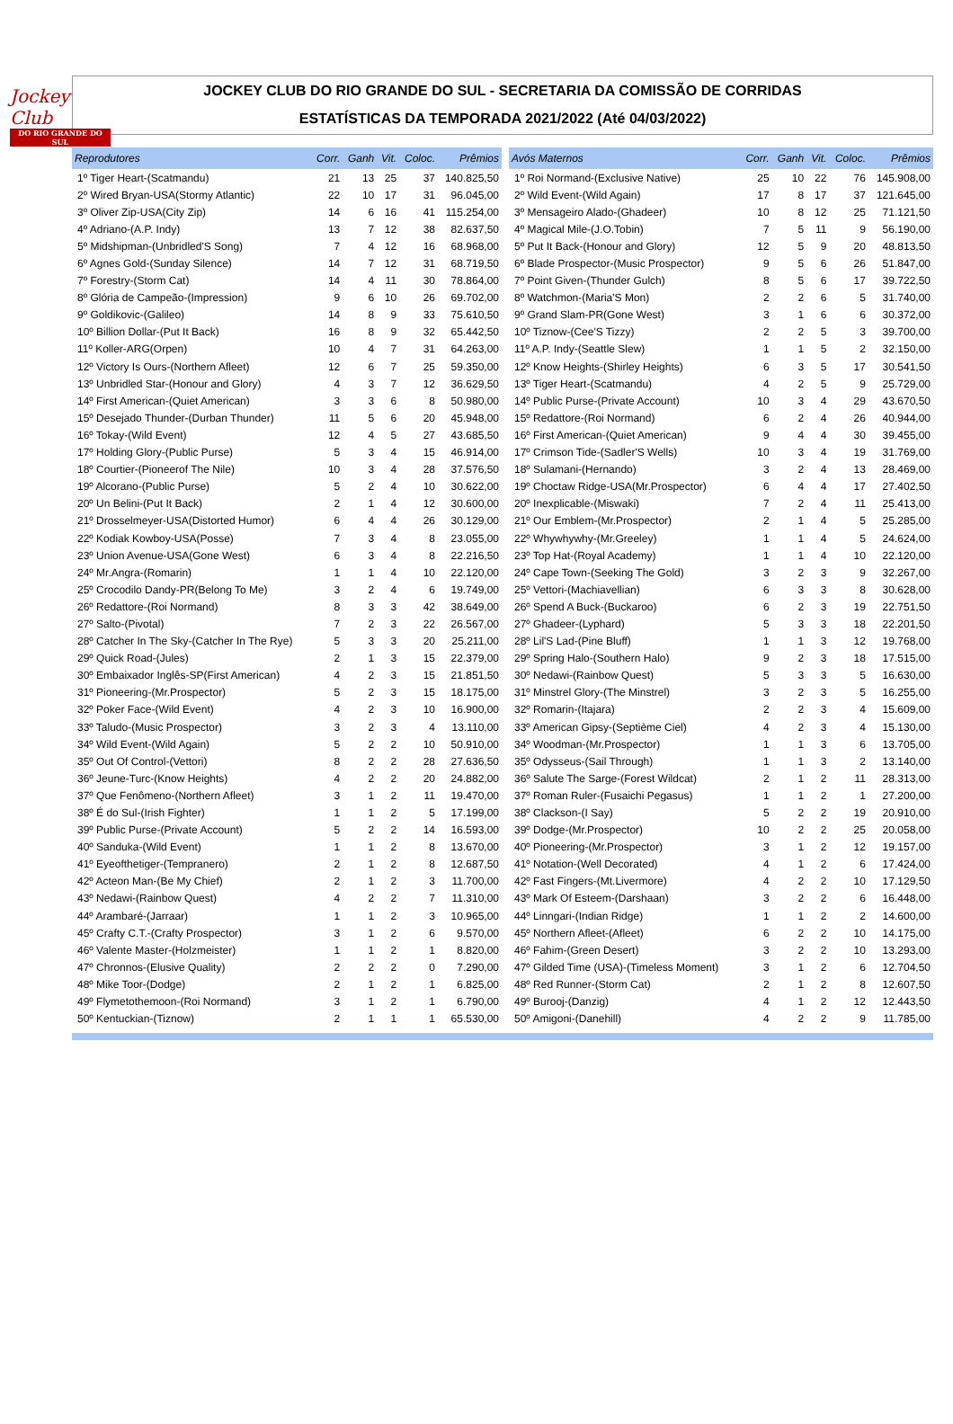Jockey Club
DO RIO GRANDE DO SUL
JOCKEY CLUB DO RIO GRANDE DO SUL - SECRETARIA DA COMISSÃO DE CORRIDAS
ESTATÍSTICAS DA TEMPORADA 2021/2022 (Até 04/03/2022)
| Reprodutores | Corr. | Ganh | Vit. | Coloc. | Prêmios |
| --- | --- | --- | --- | --- | --- |
| 1º Tiger Heart-(Scatmandu) | 21 | 13 | 25 | 37 | 140.825,50 |
| 2º Wired Bryan-USA(Stormy Atlantic) | 22 | 10 | 17 | 31 | 96.045,00 |
| 3º Oliver Zip-USA(City Zip) | 14 | 6 | 16 | 41 | 115.254,00 |
| 4º Adriano-(A.P. Indy) | 13 | 7 | 12 | 38 | 82.637,50 |
| 5º Midshipman-(Unbridled'S Song) | 7 | 4 | 12 | 16 | 68.968,00 |
| 6º Agnes Gold-(Sunday Silence) | 14 | 7 | 12 | 31 | 68.719,50 |
| 7º Forestry-(Storm Cat) | 14 | 4 | 11 | 30 | 78.864,00 |
| 8º Glória de Campeão-(Impression) | 9 | 6 | 10 | 26 | 69.702,00 |
| 9º Goldikovic-(Galileo) | 14 | 8 | 9 | 33 | 75.610,50 |
| 10º Billion Dollar-(Put It Back) | 16 | 8 | 9 | 32 | 65.442,50 |
| 11º Koller-ARG(Orpen) | 10 | 4 | 7 | 31 | 64.263,00 |
| 12º Victory Is Ours-(Northern Afleet) | 12 | 6 | 7 | 25 | 59.350,00 |
| 13º Unbridled Star-(Honour and Glory) | 4 | 3 | 7 | 12 | 36.629,50 |
| 14º First American-(Quiet American) | 3 | 3 | 6 | 8 | 50.980,00 |
| 15º Desejado Thunder-(Durban Thunder) | 11 | 5 | 6 | 20 | 45.948,00 |
| 16º Tokay-(Wild Event) | 12 | 4 | 5 | 27 | 43.685,50 |
| 17º Holding Glory-(Public Purse) | 5 | 3 | 4 | 15 | 46.914,00 |
| 18º Courtier-(Pioneerof The Nile) | 10 | 3 | 4 | 28 | 37.576,50 |
| 19º Alcorano-(Public Purse) | 5 | 2 | 4 | 10 | 30.622,00 |
| 20º Un Belini-(Put It Back) | 2 | 1 | 4 | 12 | 30.600,00 |
| 21º Drosselmeyer-USA(Distorted Humor) | 6 | 4 | 4 | 26 | 30.129,00 |
| 22º Kodiak Kowboy-USA(Posse) | 7 | 3 | 4 | 8 | 23.055,00 |
| 23º Union Avenue-USA(Gone West) | 6 | 3 | 4 | 8 | 22.216,50 |
| 24º Mr.Angra-(Romarin) | 1 | 1 | 4 | 10 | 22.120,00 |
| 25º Crocodilo Dandy-PR(Belong To Me) | 3 | 2 | 4 | 6 | 19.749,00 |
| 26º Redattore-(Roi Normand) | 8 | 3 | 3 | 42 | 38.649,00 |
| 27º Salto-(Pivotal) | 7 | 2 | 3 | 22 | 26.567,00 |
| 28º Catcher In The Sky-(Catcher In The Rye) | 5 | 3 | 3 | 20 | 25.211,00 |
| 29º Quick Road-(Jules) | 2 | 1 | 3 | 15 | 22.379,00 |
| 30º Embaixador Inglês-SP(First American) | 4 | 2 | 3 | 15 | 21.851,50 |
| 31º Pioneering-(Mr.Prospector) | 5 | 2 | 3 | 15 | 18.175,00 |
| 32º Poker Face-(Wild Event) | 4 | 2 | 3 | 10 | 16.900,00 |
| 33º Taludo-(Music Prospector) | 3 | 2 | 3 | 4 | 13.110,00 |
| 34º Wild Event-(Wild Again) | 5 | 2 | 2 | 10 | 50.910,00 |
| 35º Out Of Control-(Vettori) | 8 | 2 | 2 | 28 | 27.636,50 |
| 36º Jeune-Turc-(Know Heights) | 4 | 2 | 2 | 20 | 24.882,00 |
| 37º Que Fenômeno-(Northern Afleet) | 3 | 1 | 2 | 11 | 19.470,00 |
| 38º É do Sul-(Irish Fighter) | 1 | 1 | 2 | 5 | 17.199,00 |
| 39º Public Purse-(Private Account) | 5 | 2 | 2 | 14 | 16.593,00 |
| 40º Sanduka-(Wild Event) | 1 | 1 | 2 | 8 | 13.670,00 |
| 41º Eyeofthetiger-(Tempranero) | 2 | 1 | 2 | 8 | 12.687,50 |
| 42º Acteon Man-(Be My Chief) | 2 | 1 | 2 | 3 | 11.700,00 |
| 43º Nedawi-(Rainbow Quest) | 4 | 2 | 2 | 7 | 11.310,00 |
| 44º Arambaré-(Jarraar) | 1 | 1 | 2 | 3 | 10.965,00 |
| 45º Crafty C.T.-(Crafty Prospector) | 3 | 1 | 2 | 6 | 9.570,00 |
| 46º Valente Master-(Holzmeister) | 1 | 1 | 2 | 1 | 8.820,00 |
| 47º Chronnos-(Elusive Quality) | 2 | 2 | 2 | 0 | 7.290,00 |
| 48º Mike Toor-(Dodge) | 2 | 1 | 2 | 1 | 6.825,00 |
| 49º Flymetothemoon-(Roi Normand) | 3 | 1 | 2 | 1 | 6.790,00 |
| 50º Kentuckian-(Tiznow) | 2 | 1 | 1 | 1 | 65.530,00 |
| Avós Maternos | Corr. | Ganh | Vit. | Coloc. | Prêmios |
| --- | --- | --- | --- | --- | --- |
| 1º Roi Normand-(Exclusive Native) | 25 | 10 | 22 | 76 | 145.908,00 |
| 2º Wild Event-(Wild Again) | 17 | 8 | 17 | 37 | 121.645,00 |
| 3º Mensageiro Alado-(Ghadeer) | 10 | 8 | 12 | 25 | 71.121,50 |
| 4º Magical Mile-(J.O.Tobin) | 7 | 5 | 11 | 9 | 56.190,00 |
| 5º Put It Back-(Honour and Glory) | 12 | 5 | 9 | 20 | 48.813,50 |
| 6º Blade Prospector-(Music Prospector) | 9 | 5 | 6 | 26 | 51.847,00 |
| 7º Point Given-(Thunder Gulch) | 8 | 5 | 6 | 17 | 39.722,50 |
| 8º Watchmon-(Maria'S Mon) | 2 | 2 | 6 | 5 | 31.740,00 |
| 9º Grand Slam-PR(Gone West) | 3 | 1 | 6 | 6 | 30.372,00 |
| 10º Tiznow-(Cee'S Tizzy) | 2 | 2 | 5 | 3 | 39.700,00 |
| 11º A.P. Indy-(Seattle Slew) | 1 | 1 | 5 | 2 | 32.150,00 |
| 12º Know Heights-(Shirley Heights) | 6 | 3 | 5 | 17 | 30.541,50 |
| 13º Tiger Heart-(Scatmandu) | 4 | 2 | 5 | 9 | 25.729,00 |
| 14º Public Purse-(Private Account) | 10 | 3 | 4 | 29 | 43.670,50 |
| 15º Redattore-(Roi Normand) | 6 | 2 | 4 | 26 | 40.944,00 |
| 16º First American-(Quiet American) | 9 | 4 | 4 | 30 | 39.455,00 |
| 17º Crimson Tide-(Sadler'S Wells) | 10 | 3 | 4 | 19 | 31.769,00 |
| 18º Sulamani-(Hernando) | 3 | 2 | 4 | 13 | 28.469,00 |
| 19º Choctaw Ridge-USA(Mr.Prospector) | 6 | 4 | 4 | 17 | 27.402,50 |
| 20º Inexplicable-(Miswaki) | 7 | 2 | 4 | 11 | 25.413,00 |
| 21º Our Emblem-(Mr.Prospector) | 2 | 1 | 4 | 5 | 25.285,00 |
| 22º Whywhywhy-(Mr.Greeley) | 1 | 1 | 4 | 5 | 24.624,00 |
| 23º Top Hat-(Royal Academy) | 1 | 1 | 4 | 10 | 22.120,00 |
| 24º Cape Town-(Seeking The Gold) | 3 | 2 | 3 | 9 | 32.267,00 |
| 25º Vettori-(Machiavellian) | 6 | 3 | 3 | 8 | 30.628,00 |
| 26º Spend A Buck-(Buckaroo) | 6 | 2 | 3 | 19 | 22.751,50 |
| 27º Ghadeer-(Lyphard) | 5 | 3 | 3 | 18 | 22.201,50 |
| 28º Lil'S Lad-(Pine Bluff) | 1 | 1 | 3 | 12 | 19.768,00 |
| 29º Spring Halo-(Southern Halo) | 9 | 2 | 3 | 18 | 17.515,00 |
| 30º Nedawi-(Rainbow Quest) | 5 | 3 | 3 | 5 | 16.630,00 |
| 31º Minstrel Glory-(The Minstrel) | 3 | 2 | 3 | 5 | 16.255,00 |
| 32º Romarin-(Itajara) | 2 | 2 | 3 | 4 | 15.609,00 |
| 33º American Gipsy-(Septième Ciel) | 4 | 2 | 3 | 4 | 15.130,00 |
| 34º Woodman-(Mr.Prospector) | 1 | 1 | 3 | 6 | 13.705,00 |
| 35º Odysseus-(Sail Through) | 1 | 1 | 3 | 2 | 13.140,00 |
| 36º Salute The Sarge-(Forest Wildcat) | 2 | 1 | 2 | 11 | 28.313,00 |
| 37º Roman Ruler-(Fusaichi Pegasus) | 1 | 1 | 2 | 1 | 27.200,00 |
| 38º Clackson-(I Say) | 5 | 2 | 2 | 19 | 20.910,00 |
| 39º Dodge-(Mr.Prospector) | 10 | 2 | 2 | 25 | 20.058,00 |
| 40º Pioneering-(Mr.Prospector) | 3 | 1 | 2 | 12 | 19.157,00 |
| 41º Notation-(Well Decorated) | 4 | 1 | 2 | 6 | 17.424,00 |
| 42º Fast Fingers-(Mt.Livermore) | 4 | 2 | 2 | 10 | 17.129,50 |
| 43º Mark Of Esteem-(Darshaan) | 3 | 2 | 2 | 6 | 16.448,00 |
| 44º Linngari-(Indian Ridge) | 1 | 1 | 2 | 2 | 14.600,00 |
| 45º Northern Afleet-(Afleet) | 6 | 2 | 2 | 10 | 14.175,00 |
| 46º Fahim-(Green Desert) | 3 | 2 | 2 | 10 | 13.293,00 |
| 47º Gilded Time (USA)-(Timeless Moment) | 3 | 1 | 2 | 6 | 12.704,50 |
| 48º Red Runner-(Storm Cat) | 2 | 1 | 2 | 8 | 12.607,50 |
| 49º Burooj-(Danzig) | 4 | 1 | 2 | 12 | 12.443,50 |
| 50º Amigoni-(Danehill) | 4 | 2 | 2 | 9 | 11.785,00 |